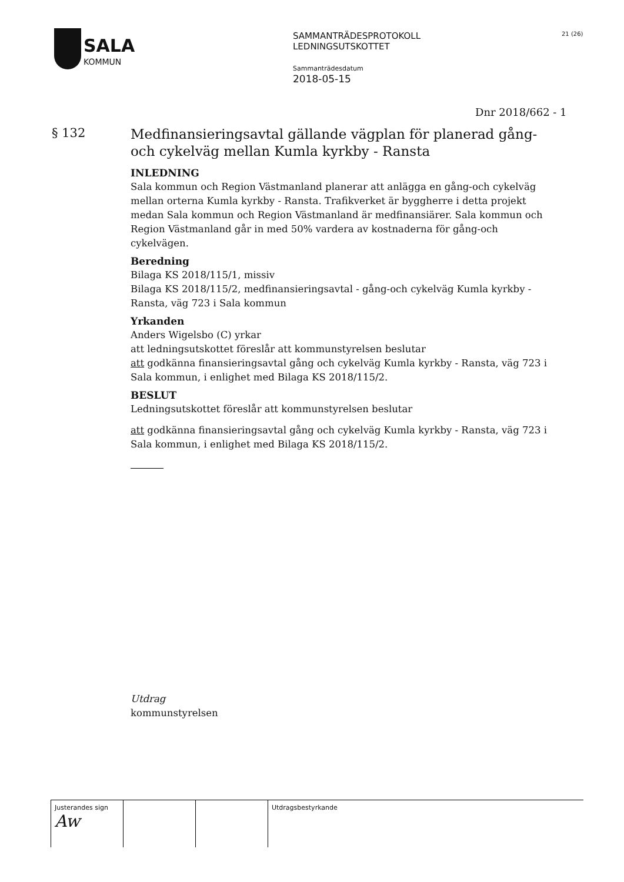SALA
KOMMUN
SAMMANTRÄDESPROTOKOLL
LEDNINGSUTSKOTTET
Sammanträdesdatum
2018-05-15
21 (26)
Dnr 2018/662 - 1
§ 132
Medfinansieringsavtal gällande vägplan för planerad gång-och cykelväg mellan Kumla kyrkby - Ransta
INLEDNING
Sala kommun och Region Västmanland planerar att anlägga en gång-och cykelväg mellan orterna Kumla kyrkby - Ransta. Trafikverket är byggherre i detta projekt medan Sala kommun och Region Västmanland är medfinansiärer. Sala kommun och Region Västmanland går in med 50% vardera av kostnaderna för gång-och cykelvägen.
Beredning
Bilaga KS 2018/115/1, missiv
Bilaga KS 2018/115/2, medfinansieringsavtal - gång-och cykelväg Kumla kyrkby - Ransta, väg 723 i Sala kommun
Yrkanden
Anders Wigelsbo (C) yrkar
att ledningsutskottet föreslår att kommunstyrelsen beslutar
att godkänna finansieringsavtal gång och cykelväg Kumla kyrkby - Ransta, väg 723 i Sala kommun, i enlighet med Bilaga KS 2018/115/2.
BESLUT
Ledningsutskottet föreslår att kommunstyrelsen beslutar
att godkänna finansieringsavtal gång och cykelväg Kumla kyrkby - Ransta, väg 723 i Sala kommun, i enlighet med Bilaga KS 2018/115/2.
Utdrag
kommunstyrelsen
Justerandes sign
Aw
Utdragsbestyrkande